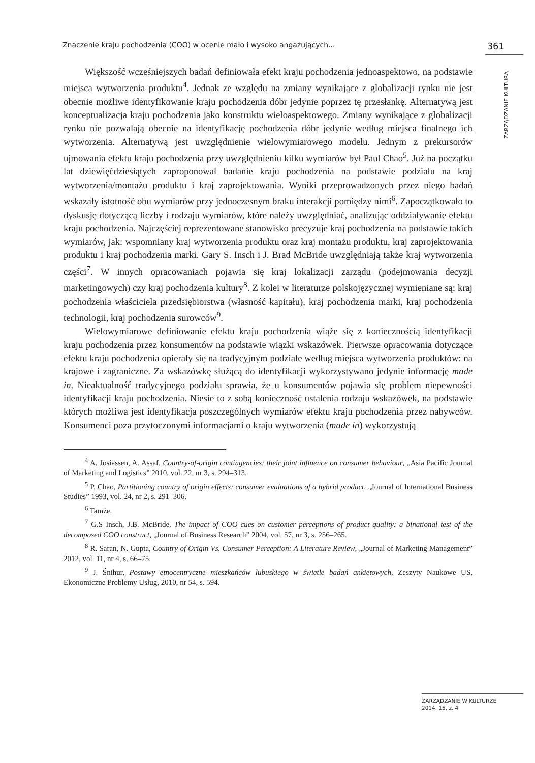Znaczenie kraju pochodzenia (COO) w ocenie mało i wysoko angażujących... 361
ZARZĄDZANIE KULTURĄ
Większość wcześniejszych badań definiowała efekt kraju pochodzenia jednoaspektowo, na podstawie miejsca wytworzenia produktu<sup>4</sup>. Jednak ze względu na zmiany wynikające z globalizacji rynku nie jest obecnie możliwe identyfikowanie kraju pochodzenia dóbr jedynie poprzez tę przesłankę. Alternatywą jest konceptualizacja kraju pochodzenia jako konstruktu wieloaspektowego. Zmiany wynikające z globalizacji rynku nie pozwalają obecnie na identyfikację pochodzenia dóbr jedynie według miejsca finalnego ich wytworzenia. Alternatywą jest uwzględnienie wielowymiarowego modelu. Jednym z prekursorów ujmowania efektu kraju pochodzenia przy uwzględnieniu kilku wymiarów był Paul Chao<sup>5</sup>. Już na początku lat dziewięćdziesiątych zaproponował badanie kraju pochodzenia na podstawie podziału na kraj wytworzenia/montażu produktu i kraj zaprojektowania. Wyniki przeprowadzonych przez niego badań wskazały istotność obu wymiarów przy jednoczesnym braku interakcji pomiędzy nimi<sup>6</sup>. Zapoczątkowało to dyskusję dotyczącą liczby i rodzaju wymiarów, które należy uwzględniać, analizując oddziaływanie efektu kraju pochodzenia. Najczęściej reprezentowane stanowisko precyzuje kraj pochodzenia na podstawie takich wymiarów, jak: wspomniany kraj wytworzenia produktu oraz kraj montażu produktu, kraj zaprojektowania produktu i kraj pochodzenia marki. Gary S. Insch i J. Brad McBride uwzględniają także kraj wytworzenia części<sup>7</sup>. W innych opracowaniach pojawia się kraj lokalizacji zarządu (podejmowania decyzji marketingowych) czy kraj pochodzenia kultury<sup>8</sup>. Z kolei w literaturze polskojęzycznej wymieniane są: kraj pochodzenia właściciela przedsiębiorstwa (własność kapitału), kraj pochodzenia marki, kraj pochodzenia technologii, kraj pochodzenia surowców<sup>9</sup>.
Wielowymiarowe definiowanie efektu kraju pochodzenia wiąże się z koniecznością identyfikacji kraju pochodzenia przez konsumentów na podstawie wiązki wskazówek. Pierwsze opracowania dotyczące efektu kraju pochodzenia opierały się na tradycyjnym podziale według miejsca wytworzenia produktów: na krajowe i zagraniczne. Za wskazówkę służącą do identyfikacji wykorzystywano jedynie informację made in. Nieaktualność tradycyjnego podziału sprawia, że u konsumentów pojawia się problem niepewności identyfikacji kraju pochodzenia. Niesie to z sobą konieczność ustalenia rodzaju wskazówek, na podstawie których możliwa jest identyfikacja poszczególnych wymiarów efektu kraju pochodzenia przez nabywców. Konsumenci poza przytoczonymi informacjami o kraju wytworzenia (made in) wykorzystują
<sup>4</sup> A. Josiassen, A. Assaf, Country-of-origin contingencies: their joint influence on consumer behaviour, „Asia Pacific Journal of Marketing and Logistics” 2010, vol. 22, nr 3, s. 294–313.
<sup>5</sup> P. Chao, Partitioning country of origin effects: consumer evaluations of a hybrid product, „Journal of International Business Studies” 1993, vol. 24, nr 2, s. 291–306.
<sup>6</sup> Tamże.
<sup>7</sup> G.S Insch, J.B. McBride, The impact of COO cues on customer perceptions of product quality: a binational test of the decomposed COO construct, „Journal of Business Research” 2004, vol. 57, nr 3, s. 256–265.
<sup>8</sup> R. Saran, N. Gupta, Country of Origin Vs. Consumer Perception: A Literature Review, „Journal of Marketing Management” 2012, vol. 11, nr 4, s. 66–75.
<sup>9</sup> J. Śnihur, Postawy etnocentryczne mieszkańców lubuskiego w świetle badań ankietowych, Zeszyty Naukowe US, Ekonomiczne Problemy Usług, 2010, nr 54, s. 594.
ZARZĄDZANIE W KULTURZE
2014, 15, z. 4